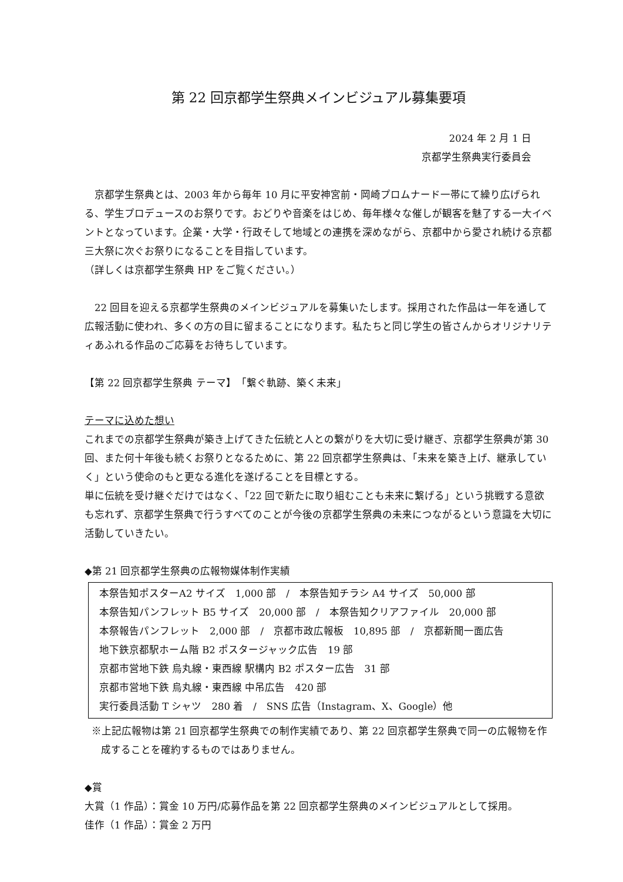第 22 回京都学生祭典メインビジュアル募集要項
2024 年 2 月 1 日
京都学生祭典実行委員会
　京都学生祭典とは、2003 年から毎年 10 月に平安神宮前・岡崎プロムナード一帯にて繰り広げられる、学生プロデュースのお祭りです。おどりや音楽をはじめ、毎年様々な催しが観客を魅了する一大イベントとなっています。企業・大学・行政そして地域との連携を深めながら、京都中から愛され続ける京都三大祭に次ぐお祭りになることを目指しています。
（詳しくは京都学生祭典 HP をご覧ください。）
　22 回目を迎える京都学生祭典のメインビジュアルを募集いたします。採用された作品は一年を通して広報活動に使われ、多くの方の目に留まることになります。私たちと同じ学生の皆さんからオリジナリティあふれる作品のご応募をお待ちしています。
【第 22 回京都学生祭典 テーマ】　「繋ぐ軌跡、築く未来」
テーマに込めた想い
これまでの京都学生祭典が築き上げてきた伝統と人との繋がりを大切に受け継ぎ、京都学生祭典が第 30 回、また何十年後も続くお祭りとなるために、第 22 回京都学生祭典は、「未来を築き上げ、継承していく」という使命のもと更なる進化を遂げることを目標とする。
単に伝統を受け継ぐだけではなく、「22 回で新たに取り組むことも未来に繋げる」という挑戦する意欲も忘れず、京都学生祭典で行うすべてのことが今後の京都学生祭典の未来につながるという意識を大切に活動していきたい。
◆第 21 回京都学生祭典の広報物媒体制作実績
本祭告知ポスターA2 サイズ　1,000 部　/　本祭告知チラシ A4 サイズ　50,000 部
本祭告知パンフレット B5 サイズ　20,000 部　/　本祭告知クリアファイル　20,000 部
本祭報告パンフレット　2,000 部　/　京都市政広報板　10,895 部　/　京都新聞一面広告
地下鉄京都駅ホーム階 B2 ポスタージャック広告　19 部
京都市営地下鉄 烏丸線・東西線 駅構内 B2 ポスター広告　31 部
京都市営地下鉄 烏丸線・東西線 中吊広告　420 部
実行委員活動 T シャツ　280 着　/　SNS 広告（Instagram、X、Google）他
※上記広報物は第 21 回京都学生祭典での制作実績であり、第 22 回京都学生祭典で同一の広報物を作成することを確約するものではありません。
◆賞
大賞（1 作品）：賞金 10 万円/応募作品を第 22 回京都学生祭典のメインビジュアルとして採用。
佳作（1 作品）：賞金 2 万円